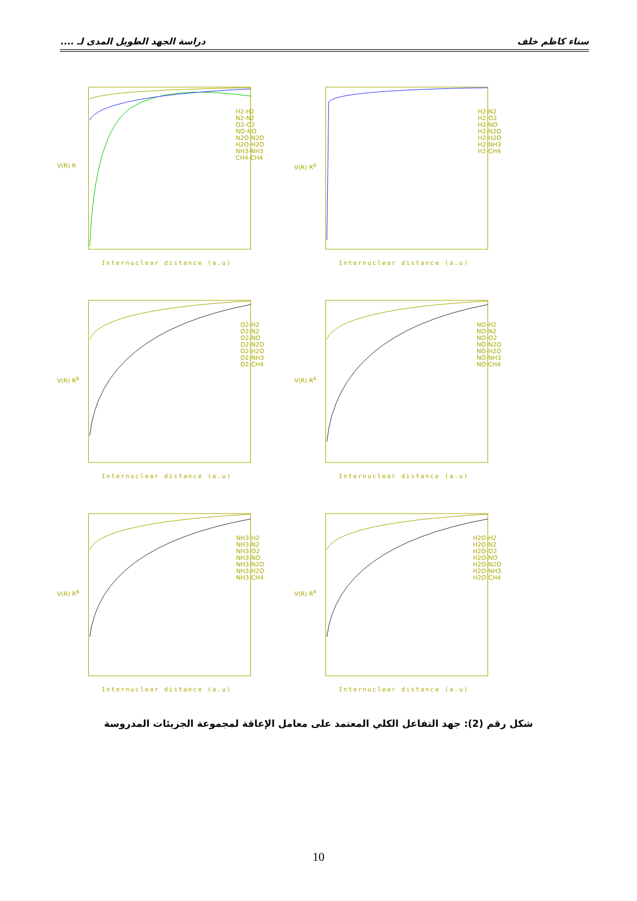سناء كاظم خلف دراسة الجهد الطويل المدى لـ ....
V(R) R
H2-H2
N2-N2
O2-O2
NO-NO
N2O-N2O
H2O-H2O
NH3-NH3
CH4-CH4
Internuclear distance (a.u)
V(R) R<sup>6</sup>
H2-N2
H2-O2
H2-NO
H2-N2O
H2-H2O
H2-NH3
H2-CH4
Internuclear distance (a.u)
V(R) R<sup>6</sup>
O2-H2
O2-N2
O2-NO
O2-N2O
O2-H2O
O2-NH3
O2-CH4
Internuclear distance (a.u)
V(R) R<sup>6</sup>
NO-H2
NO-N2
NO-O2
NO-N2O
NO-H2O
NO-NH3
NO-CH4
Internuclear distance (a.u)
V(R) R<sup>6</sup>
NH3-H2
NH3-N2
NH3-O2
NH3-NO
NH3-N2O
NH3-H2O
NH3-CH4
Internuclear distance (a.u)
V(R) R<sup>6</sup>
H2O-H2
H2O-N2
H2O-O2
H2O-NO
H2O-N2O
H2O-NH3
H2O-CH4
Internuclear distance (a.u)
شكل رقم (2): جهد التفاعل الكلي المعتمد على معامل الإعاقة لمجموعة الجزيئات المدروسة
10